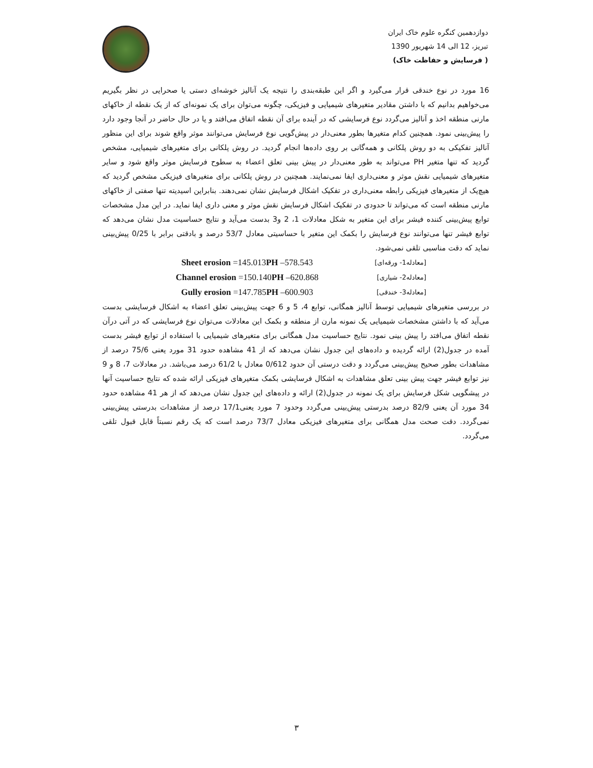دوازدهمین کنگره علوم خاک ایران
تبریز، 12 الی 14 شهریور 1390
( فرسایش و حفاظت خاک)
16 مورد در نوع خندقی قرار می‌گیرد و اگر این طبقه‌بندی را نتیجه یک آنالیز خوشه‌ای دستی یا صحرایی در نظر بگیریم می‌خواهیم بدانیم که با داشتن مقادیر متغیرهای شیمیایی و فیزیکی، چگونه می‌توان برای یک نمونه‌ای که از یک نقطه از خاکهای مارنی منطقه اخذ و آنالیز می‌گردد نوع فرسایشی که در آینده برای آن نقطه اتفاق می‌افتد و یا در حال حاضر در آنجا وجود دارد را پیش‌بینی نمود. همچنین کدام متغیرها بطور معنی‌دار در پیش‌گویی نوع فرسایش می‌توانند موثر واقع شوند برای این منظور آنالیز تفکیکی به دو روش پلکانی و همه‌گانی بر روی داده‌ها انجام گردید. در روش پلکانی برای متغیرهای شیمیایی، مشخص گردید که تنها متغیر PH می‌تواند به طور معنی‌دار در پیش بینی تعلق اعضاء به سطوح فرسایش موثر واقع شود و سایر متغیرهای شیمیایی نقش موثر و معنی‌داری ایفا نمی‌نمایند. همچنین در روش پلکانی برای متغیرهای فیزیکی مشخص گردید که هیچ‌یک از متغیرهای فیزیکی رابطه معنی‌داری در تفکیک اشکال فرسایش نشان نمی‌دهند. بنابراین اسیدیته تنها صفتی از خاکهای مارنی منطقه است که می‌تواند تا حدودی در تفکیک اشکال فرسایش نقش موثر و معنی داری ایفا نماید. در این مدل مشخصات توابع پیش‌بینی کننده فیشر برای این متغیر به شکل معادلات 1، 2 و3 بدست می‌آید و نتایج حساسیت مدل نشان می‌دهد که توابع فیشر تنها می‌توانند نوع فرسایش را بکمک این متغیر با حساسیتی معادل 53/7 درصد و بادقتی برابر با 0/25 پیش‌بینی نماید که دقت مناسبی تلقی نمی‌شود.
Sheet erosion =145.013PH –578.543 [معادله1- ورقه‌ای]
Channel erosion =150.140PH –620.868 [معادله2- شیاری]
Gully erosion =147.785PH –600.903 [معادله3- خندقی]
در بررسی متغیرهای شیمیایی توسط آنالیز همگانی، توابع 4، 5 و 6 جهت پیش‌بینی تعلق اعضاء به اشکال فرسایشی بدست می‌آید که با داشتن مشخصات شیمیایی یک نمونه مارن از منطقه و بکمک این معادلات می‌توان نوع فرسایشی که در آتی درآن نقطه اتفاق می‌افتد را پیش بینی نمود. نتایج حساسیت مدل همگانی برای متغیرهای شیمیایی با استفاده از توابع فیشر بدست آمده در جدول(2) ارائه گردیده و داده‌های این جدول نشان می‌دهد که از 41 مشاهده حدود 31 مورد یعنی 75/6 درصد از مشاهدات بطور صحیح پیش‌بینی می‌گردد و دقت درستی آن حدود 0/612 معادل با 61/2 درصد می‌باشد. در معادلات 7، 8 و 9 نیز توابع فیشر جهت پیش بینی تعلق مشاهدات به اشکال فرسایشی بکمک متغیرهای فیزیکی ارائه شده که نتایج حساسیت آنها در پیشگویی شکل فرسایش برای یک نمونه در جدول(2) ارائه و داده‌های این جدول نشان می‌دهد که از هر 41 مشاهده حدود 34 مورد آن یعنی 82/9 درصد بدرستی پیش‌بینی می‌گردد وحدود 7 مورد یعنی17/1 درصد از مشاهدات بدرستی پیش‌بینی نمی‌گردد. دقت صحت مدل همگانی برای متغیرهای فیزیکی معادل 73/7 درصد است که یک رقم نسبتاً قابل قبول تلقی می‌گردد.
۳